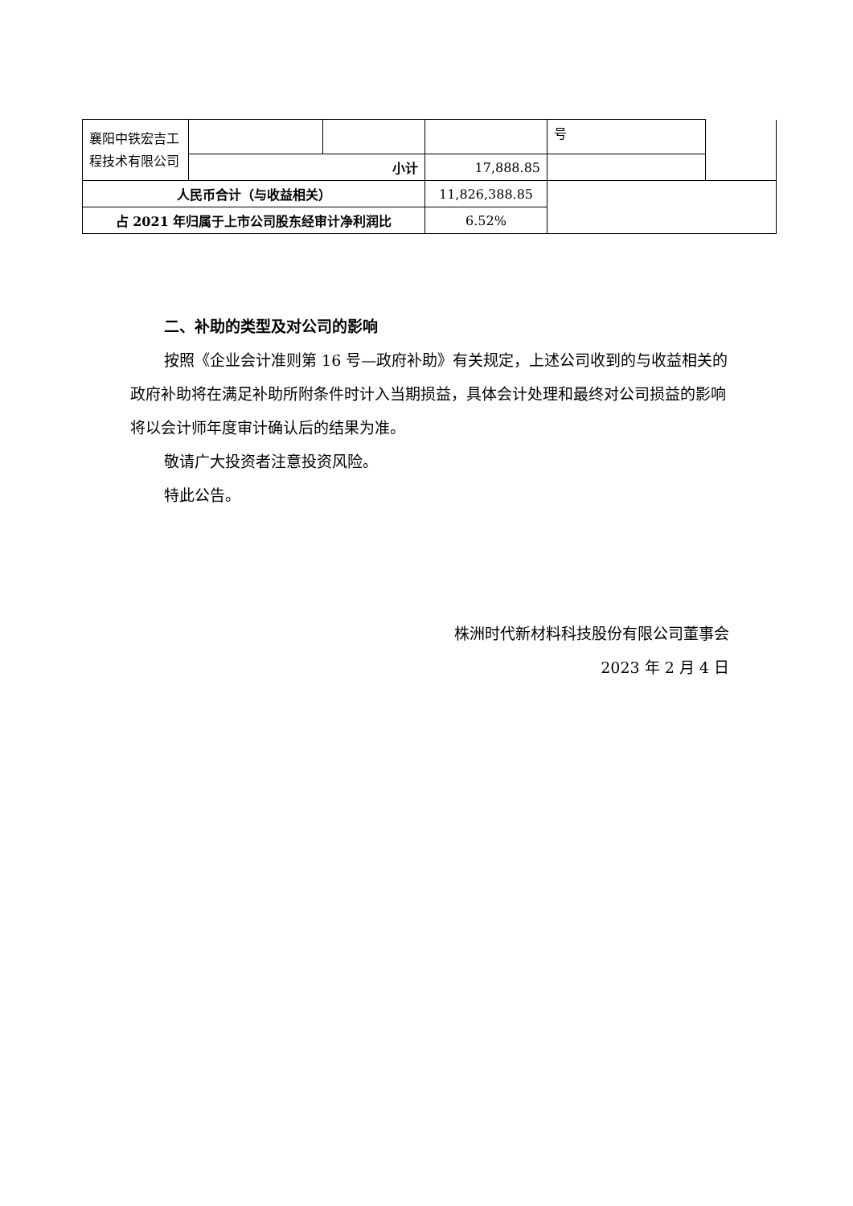| 襄阳中铁宏吉工程技术有限公司 | | | | 号 | |
| | 小计 | | 17,888.85 | | |
| 人民币合计（与收益相关） | | | 11,826,388.85 | | |
| 占 2021 年归属于上市公司股东经审计净利润比 | | | 6.52% | | |
二、补助的类型及对公司的影响
按照《企业会计准则第 16 号—政府补助》有关规定，上述公司收到的与收益相关的政府补助将在满足补助所附条件时计入当期损益，具体会计处理和最终对公司损益的影响将以会计师年度审计确认后的结果为准。
敬请广大投资者注意投资风险。
特此公告。
株洲时代新材料科技股份有限公司董事会
2023 年 2 月 4 日